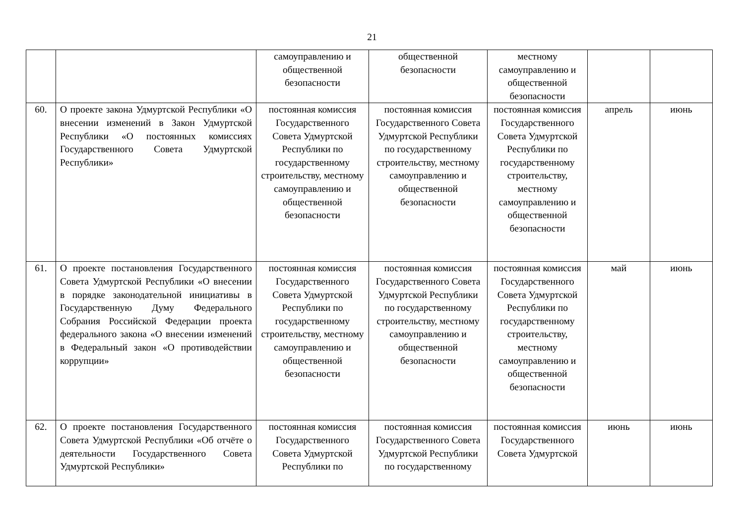21
| | | самоуправлению и общественной безопасности | общественной безопасности | местному самоуправлению и общественной безопасности | | |
| 60. | О проекте закона Удмуртской Республики «О внесении изменений в Закон Удмуртской Республики «О постоянных комиссиях Государственного Совета Удмуртской Республики» | постоянная комиссия Государственного Совета Удмуртской Республики по государственному строительству, местному самоуправлению и общественной безопасности | постоянная комиссия Государственного Совета Удмуртской Республики по государственному строительству, местному самоуправлению и общественной безопасности | постоянная комиссия Государственного Совета Удмуртской Республики по государственному строительству, местному самоуправлению и общественной безопасности | апрель | июнь |
| 61. | О проекте постановления Государственного Совета Удмуртской Республики «О внесении в порядке законодательной инициативы в Государственную Думу Федерального Собрания Российской Федерации проекта федерального закона «О внесении изменений в Федеральный закон «О противодействии коррупции» | постоянная комиссия Государственного Совета Удмуртской Республики по государственному строительству, местному самоуправлению и общественной безопасности | постоянная комиссия Государственного Совета Удмуртской Республики по государственному строительству, местному самоуправлению и общественной безопасности | постоянная комиссия Государственного Совета Удмуртской Республики по государственному строительству, местному самоуправлению и общественной безопасности | май | июнь |
| 62. | О проекте постановления Государственного Совета Удмуртской Республики «Об отчёте о деятельности Государственного Совета Удмуртской Республики» | постоянная комиссия Государственного Совета Удмуртской Республики по | постоянная комиссия Государственного Совета Удмуртской Республики по государственному | постоянная комиссия Государственного Совета Удмуртской | июнь | июнь |